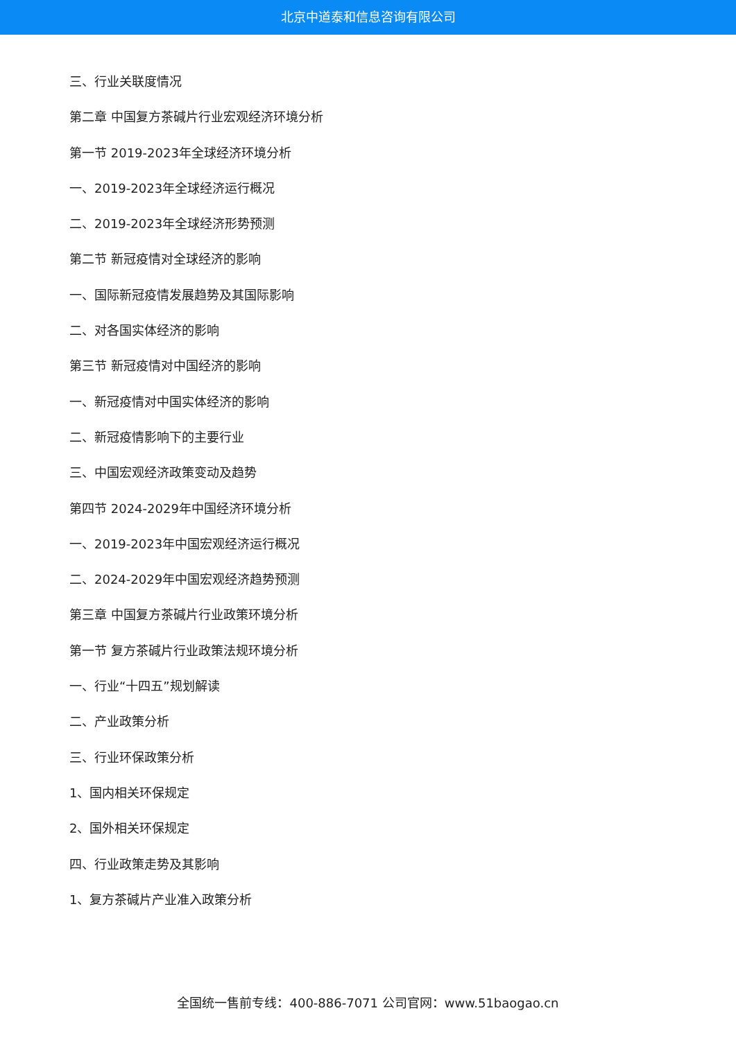北京中道泰和信息咨询有限公司
三、行业关联度情况
第二章 中国复方茶碱片行业宏观经济环境分析
第一节 2019-2023年全球经济环境分析
一、2019-2023年全球经济运行概况
二、2019-2023年全球经济形势预测
第二节 新冠疫情对全球经济的影响
一、国际新冠疫情发展趋势及其国际影响
二、对各国实体经济的影响
第三节 新冠疫情对中国经济的影响
一、新冠疫情对中国实体经济的影响
二、新冠疫情影响下的主要行业
三、中国宏观经济政策变动及趋势
第四节 2024-2029年中国经济环境分析
一、2019-2023年中国宏观经济运行概况
二、2024-2029年中国宏观经济趋势预测
第三章 中国复方茶碱片行业政策环境分析
第一节 复方茶碱片行业政策法规环境分析
一、行业“十四五”规划解读
二、产业政策分析
三、行业环保政策分析
1、国内相关环保规定
2、国外相关环保规定
四、行业政策走势及其影响
1、复方茶碱片产业准入政策分析
全国统一售前专线：400-886-7071 公司官网：www.51baogao.cn